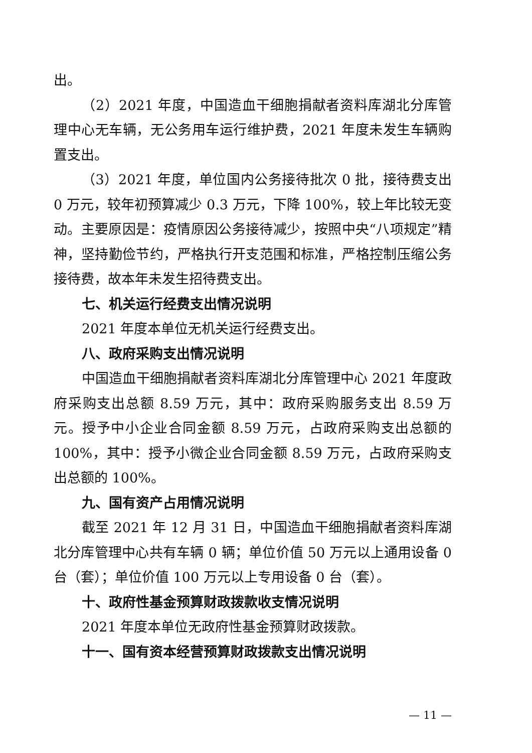出。
（2）2021 年度，中国造血干细胞捐献者资料库湖北分库管理中心无车辆，无公务用车运行维护费，2021 年度未发生车辆购置支出。
（3）2021 年度，单位国内公务接待批次 0 批，接待费支出 0 万元，较年初预算减少 0.3 万元，下降 100%，较上年比较无变动。主要原因是：疫情原因公务接待减少，按照中央“八项规定”精神，坚持勤俭节约，严格执行开支范围和标准，严格控制压缩公务接待费，故本年未发生招待费支出。
七、机关运行经费支出情况说明
2021 年度本单位无机关运行经费支出。
八、政府采购支出情况说明
中国造血干细胞捐献者资料库湖北分库管理中心 2021 年度政府采购支出总额 8.59 万元，其中：政府采购服务支出 8.59 万元。授予中小企业合同金额 8.59 万元，占政府采购支出总额的 100%，其中：授予小微企业合同金额 8.59 万元，占政府采购支出总额的 100%。
九、国有资产占用情况说明
截至 2021 年 12 月 31 日，中国造血干细胞捐献者资料库湖北分库管理中心共有车辆 0 辆；单位价值 50 万元以上通用设备 0 台（套）；单位价值 100 万元以上专用设备 0 台（套）。
十、政府性基金预算财政拨款收支情况说明
2021 年度本单位无政府性基金预算财政拨款。
十一、国有资本经营预算财政拨款支出情况说明
— 11 —